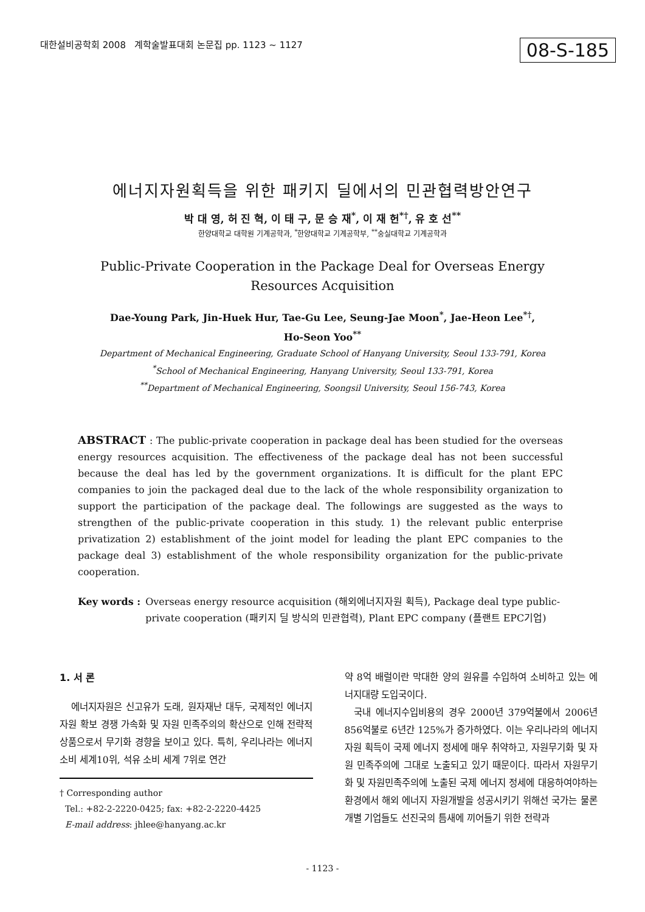대한설비공학회 2008 계학술발표대회 논문집 pp. 1123 ~ 1127 08-S-185
에너지자원획득을 위한 패키지 딜에서의 민관협력방안연구
박 대 영, 허 진 혁, 이 태 구, 문 승 재<sup>*</sup>, 이 재 헌<sup>*†</sup>, 유 호 선<sup>**</sup>
한양대학교 대학원 기계공학과, <sup>*</sup>한양대학교 기계공학부, <sup>**</sup>숭실대학교 기계공학과
Public-Private Cooperation in the Package Deal for Overseas Energy
Resources Acquisition
Dae-Young Park, Jin-Huek Hur, Tae-Gu Lee, Seung-Jae Moon<sup>*</sup>, Jae-Heon Lee<sup>*†</sup>,
Ho-Seon Yoo<sup>**</sup>
Department of Mechanical Engineering, Graduate School of Hanyang University, Seoul 133-791, Korea
<sup>*</sup> School of Mechanical Engineering, Hanyang University, Seoul 133-791, Korea
<sup>**</sup> Department of Mechanical Engineering, Soongsil University, Seoul 156-743, Korea
ABSTRACT : The public-private cooperation in package deal has been studied for the overseas energy resources acquisition. The effectiveness of the package deal has not been successful because the deal has led by the government organizations. It is difficult for the plant EPC companies to join the packaged deal due to the lack of the whole responsibility organization to support the participation of the package deal. The followings are suggested as the ways to strengthen of the public-private cooperation in this study. 1) the relevant public enterprise privatization 2) establishment of the joint model for leading the plant EPC companies to the package deal 3) establishment of the whole responsibility organization for the public-private cooperation.
Key words : Overseas energy resource acquisition (해외에너지자원 획득), Package deal type public-private cooperation (패키지 딜 방식의 민관협력), Plant EPC company (플랜트 EPC기업)
1. 서 론
에너지자원은 신고유가 도래, 원자재난 대두, 국제적인 에너지자원 확보 경쟁 가속화 및 자원 민족주의의 확산으로 인해 전략적 상품으로서 무기화 경향을 보이고 있다. 특히, 우리나라는 에너지 소비 세계10위, 석유 소비 세계 7위로 연간
† Corresponding author
Tel.: +82-2-2220-0425; fax: +82-2-2220-4425
E-mail address: jhlee@hanyang.ac.kr
약 8억 배럴이란 막대한 양의 원유를 수입하여 소비하고 있는 에너지대량 도입국이다.
국내 에너지수입비용의 경우 2000년 379억불에서 2006년 856억불로 6년간 125%가 증가하였다. 이는 우리나라의 에너지자원 획득이 국제 에너지 정세에 매우 취약하고, 자원무기화 및 자원 민족주의에 그대로 노출되고 있기 때문이다. 따라서 자원무기화 및 자원민족주의에 노출된 국제 에너지 정세에 대응하여야하는 환경에서 해외 에너지 자원개발을 성공시키기 위해선 국가는 물론 개별 기업들도 선진국의 틈새에 끼어들기 위한 전략과
- 1123 -